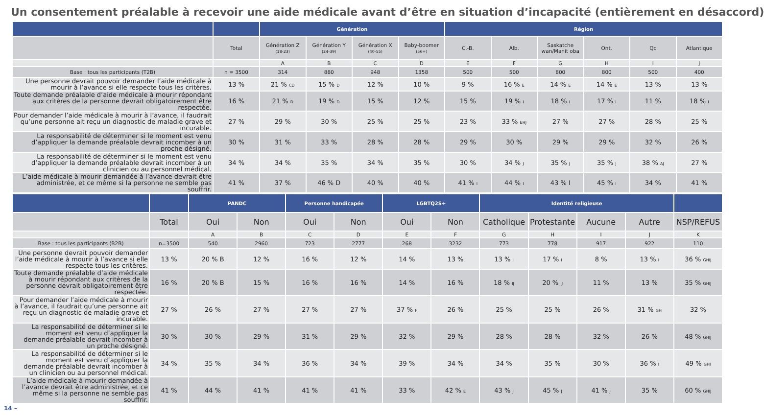Un consentement préalable à recevoir une aide médicale avant d’être en situation d’incapacité (entièrement en désaccord)
| | | Génération | | | | Région | | | | | |
| --- | --- | --- | --- | --- | --- | --- | --- | --- | --- | --- | --- |
| | Total | Génération Z (18-23) | Génération Y (24-39) | Génération X (40-55) | Baby-boomer (56+) | C.-B. | Alb. | Saskatche wan/Manit oba | Ont. | Qc | Atlantique |
| | | A | B | C | D | E | F | G | H | I | J |
| Base : tous les participants (T2B) | n = 3500 | 314 | 880 | 948 | 1358 | 500 | 500 | 800 | 800 | 500 | 400 |
| Une personne devrait pouvoir demander l’aide médicale à mourir à l’avance si elle respecte tous les critères. | 13 % | 21 % CD | 15 % D | 12 % | 10 % | 9 % | 16 % E | 14 % E | 14 % E | 13 % | 13 % |
| Toute demande préalable d’aide médicale à mourir répondant aux critères de la personne devrait obligatoirement être respectée. | 16 % | 21 % D | 19 % D | 15 % | 12 % | 15 % | 19 % I | 18 % I | 17 % I | 11 % | 18 % I |
| Pour demander l’aide médicale à mourir à l’avance, il faudrait qu’une personne ait reçu un diagnostic de maladie grave et incurable. | 27 % | 29 % | 30 % | 25 % | 25 % | 23 % | 33 % EHJ | 27 % | 27 % | 28 % | 25 % |
| La responsabilité de déterminer si le moment est venu d’appliquer la demande préalable devrait incomber à un proche désigné. | 30 % | 31 % | 33 % | 28 % | 28 % | 29 % | 30 % | 29 % | 29 % | 32 % | 26 % |
| La responsabilité de déterminer si le moment est venu d’appliquer la demande préalable devrait incomber à un clinicien ou au personnel médical. | 34 % | 34 % | 35 % | 34 % | 35 % | 30 % | 34 % J | 35 % J | 35 % J | 38 % AJ | 27 % |
| L’aide médicale à mourir demandée à l’avance devrait être administrée, et ce même si la personne ne semble pas souffrir. | 41 % | 37 % | 46 % D | 40 % | 40 % | 41 % I | 44 % I | 43 % I | 45 % I | 34 % | 41 % |
| | | PANDC | | Personne handicapée | | LGBTQ2S+ | | Identité religieuse | | | | |
| --- | --- | --- | --- | --- | --- | --- | --- | --- | --- | --- | --- | --- |
| | Total | Oui | Non | Oui | Non | Oui | Non | Catholique | Protestante | Aucune | Autre | NSP/REFUS |
| | | A | B | C | D | E | F | G | H | I | J | K |
| Base : tous les participants (B2B) | n=3500 | 540 | 2960 | 723 | 2777 | 268 | 3232 | 773 | 778 | 917 | 922 | 110 |
| Une personne devrait pouvoir demander l’aide médicale à mourir à l’avance si elle respecte tous les critères. | 13 % | 20 % B | 12 % | 16 % | 12 % | 14 % | 13 % | 13 % I | 17 % I | 8 % | 13 % I | 36 % GHIJ |
| Toute demande préalable d’aide médicale à mourir répondant aux critères de la personne devrait obligatoirement être respectée. | 16 % | 20 % B | 15 % | 16 % | 16 % | 14 % | 16 % | 18 % IJ | 20 % IJ | 11 % | 13 % | 35 % GHIJ |
| Pour demander l’aide médicale à mourir à l’avance, il faudrait qu’une personne ait reçu un diagnostic de maladie grave et incurable. | 27 % | 26 % | 27 % | 27 % | 27 % | 37 % F | 26 % | 25 % | 25 % | 26 % | 31 % GH | 32 % |
| La responsabilité de déterminer si le moment est venu d’appliquer la demande préalable devrait incomber à un proche désigné. | 30 % | 30 % | 29 % | 31 % | 29 % | 32 % | 29 % | 28 % | 28 % | 32 % | 26 % | 48 % GHIJ |
| La responsabilité de déterminer si le moment est venu d’appliquer la demande préalable devrait incomber à un clinicien ou au personnel médical. | 34 % | 35 % | 34 % | 36 % | 34 % | 39 % | 34 % | 34 % | 35 % | 30 % | 36 % I | 49 % GHI |
| L’aide médicale à mourir demandée à l’avance devrait être administrée, et ce même si la personne ne semble pas souffrir. | 41 % | 44 % | 41 % | 41 % | 41 % | 33 % | 42 % E | 43 % J | 45 % J | 41 % J | 35 % | 60 % GHIJ |
14 –